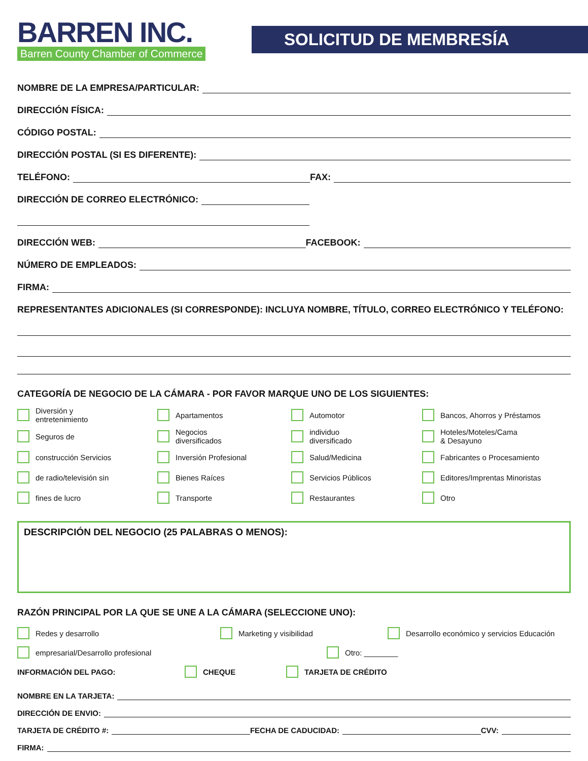BARREN INC.
Barren County Chamber of Commerce
SOLICITUD DE MEMBRESÍA
NOMBRE DE LA EMPRESA/PARTICULAR:
DIRECCIÓN FÍSICA:
CÓDIGO POSTAL:
DIRECCIÓN POSTAL (SI ES DIFERENTE):
TELÉFONO: FAX:
DIRECCIÓN DE CORREO ELECTRÓNICO:
DIRECCIÓN WEB: FACEBOOK:
NÚMERO DE EMPLEADOS:
FIRMA:
REPRESENTANTES ADICIONALES (SI CORRESPONDE): INCLUYA NOMBRE, TÍTULO, CORREO ELECTRÓNICO Y TELÉFONO:
CATEGORÍA DE NEGOCIO DE LA CÁMARA - POR FAVOR MARQUE UNO DE LOS SIGUIENTES:
Diversión y
entretenimiento
Apartamentos
Automotor
Bancos, Ahorros y Préstamos
Seguros de
Negocios
diversificados
individuo
diversificado
Hoteles/Moteles/Cama
& Desayuno
construcción Servicios
Inversión Profesional
Salud/Medicina
Fabricantes o Procesamiento
de radio/televisión sin
Bienes Raíces
Servicios Públicos
Editores/Imprentas Minoristas
fines de lucro
Transporte
Restaurantes
Otro
DESCRIPCIÓN DEL NEGOCIO (25 PALABRAS O MENOS):
RAZÓN PRINCIPAL POR LA QUE SE UNE A LA CÁMARA (SELECCIONE UNO):
Redes y desarrollo Marketing y visibilidad Desarrollo económico y servicios Educación
empresarial/Desarrollo profesional Otro: ________
INFORMACIÓN DEL PAGO: CHEQUE TARJETA DE CRÉDITO
NOMBRE EN LA TARJETA:
DIRECCIÓN DE ENVIO:
TARJETA DE CRÉDITO #: FECHA DE CADUCIDAD: CVV:
FIRMA: